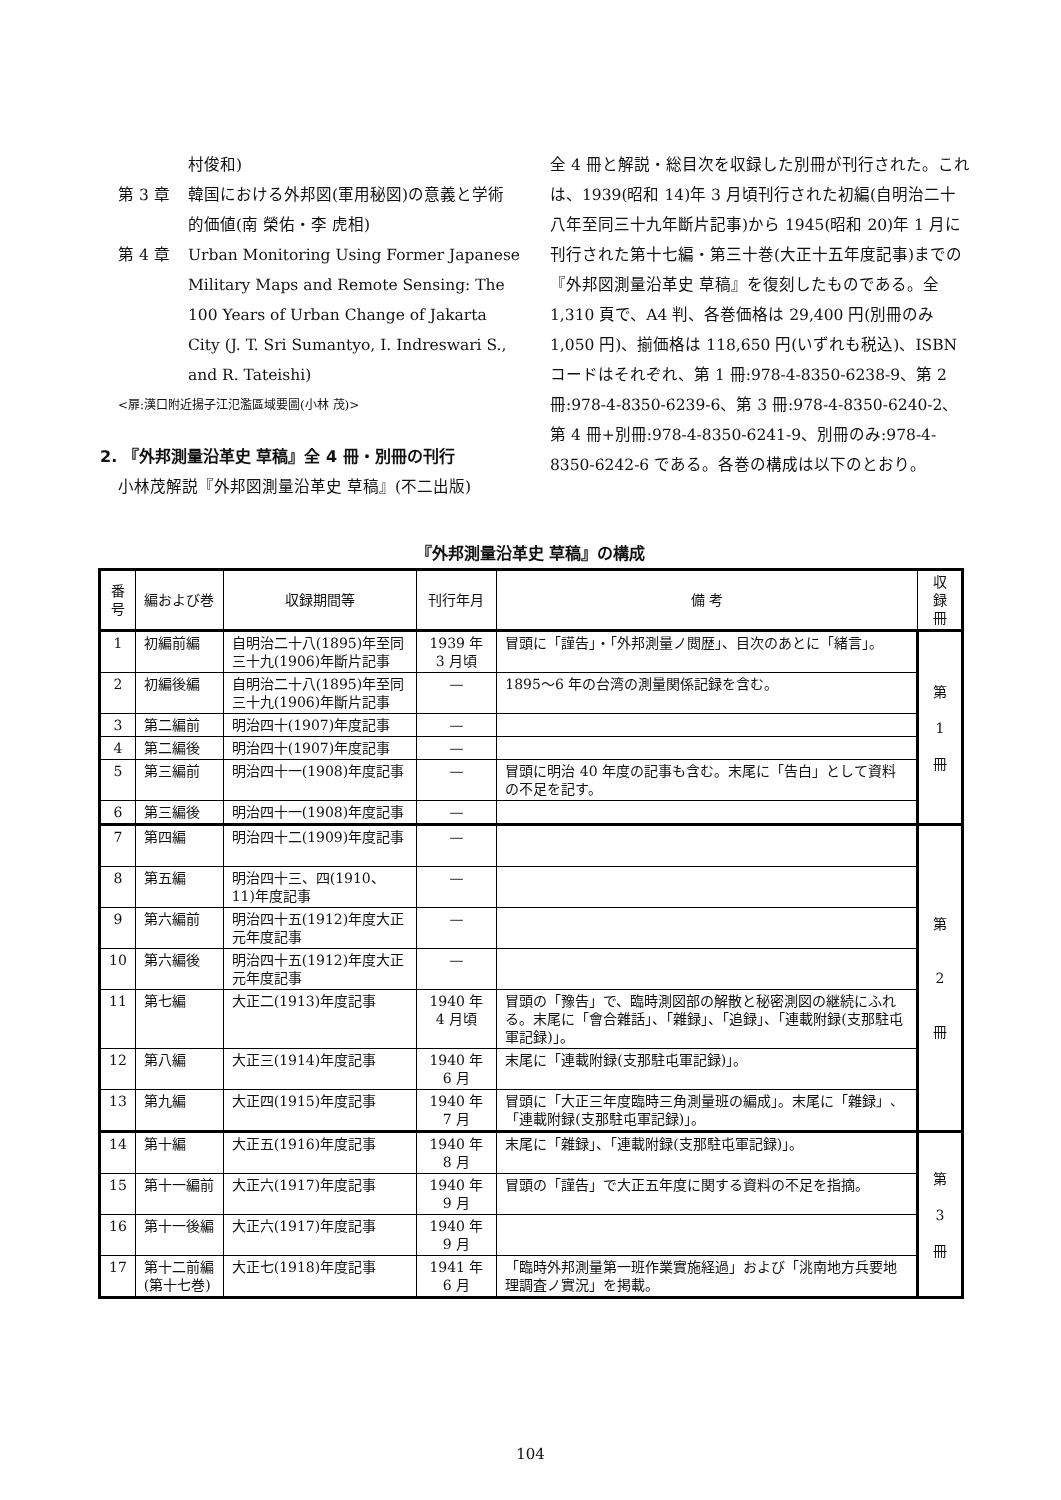村俊和)
第 3 章 韓国における外邦図(軍用秘図)の意義と学術的価値(南 榮佑・李 虎相)
第 4 章 Urban Monitoring Using Former Japanese Military Maps and Remote Sensing: The 100 Years of Urban Change of Jakarta City (J. T. Sri Sumantyo, I. Indreswari S., and R. Tateishi)
<扉:漢口附近揚子江氾濫區域要圖(小林 茂)>
2. 『外邦測量沿革史 草稿』全 4 冊・別冊の刊行
小林茂解説『外邦図測量沿革史 草稿』(不二出版)
全 4 冊と解説・総目次を収録した別冊が刊行された。これは、1939(昭和 14)年 3 月頃刊行された初編(自明治二十八年至同三十九年斷片記事)から 1945(昭和 20)年 1 月に刊行された第十七編・第三十巻(大正十五年度記事)までの『外邦図測量沿革史 草稿』を復刻したものである。全 1,310 頁で、A4 判、各巻価格は 29,400 円(別冊のみ 1,050 円)、揃価格は 118,650 円(いずれも税込)、ISBN コードはそれぞれ、第 1 冊:978-4-8350-6238-9、第 2 冊:978-4-8350-6239-6、第 3 冊:978-4-8350-6240-2、第 4 冊+別冊:978-4-8350-6241-9、別冊のみ:978-4-8350-6242-6 である。各巻の構成は以下のとおり。
『外邦測量沿革史 草稿』の構成
| 番 号 | 編および巻 | 収録期間等 | 刊行年月 | 備 考 | 収録冊 |
| --- | --- | --- | --- | --- | --- |
| 1 | 初編前編 | 自明治二十八(1895)年至同三十九(1906)年斷片記事 | 1939 年 3 月頃 | 冒頭に「謹告」・「外邦測量ノ閲歴」、目次のあとに「緒言」。 | 第 1 冊 |
| 2 | 初編後編 | 自明治二十八(1895)年至同三十九(1906)年斷片記事 | — | 1895〜6 年の台湾の測量関係記録を含む。 | |
| 3 | 第二編前 | 明治四十(1907)年度記事 | — | | |
| 4 | 第二編後 | 明治四十(1907)年度記事 | — | | |
| 5 | 第三編前 | 明治四十一(1908)年度記事 | — | 冒頭に明治 40 年度の記事も含む。末尾に「告白」として資料の不足を記す。 | |
| 6 | 第三編後 | 明治四十一(1908)年度記事 | — | | |
| 7 | 第四編 | 明治四十二(1909)年度記事 | — | | 第 2 冊 |
| 8 | 第五編 | 明治四十三、四(1910、11)年度記事 | — | | |
| 9 | 第六編前 | 明治四十五(1912)年度大正元年度記事 | — | | |
| 10 | 第六編後 | 明治四十五(1912)年度大正元年度記事 | — | | |
| 11 | 第七編 | 大正二(1913)年度記事 | 1940 年 4 月頃 | 冒頭の「豫告」で、臨時測図部の解散と秘密測図の継続にふれる。末尾に「會合雜話」、「雜録」、「追録」、「連載附録(支那駐屯軍記録)」。 | |
| 12 | 第八編 | 大正三(1914)年度記事 | 1940 年 6 月 | 末尾に「連載附録(支那駐屯軍記録)」。 | |
| 13 | 第九編 | 大正四(1915)年度記事 | 1940 年 7 月 | 冒頭に「大正三年度臨時三角測量班の編成」。末尾に「雜録」、「連載附録(支那駐屯軍記録)」。 | |
| 14 | 第十編 | 大正五(1916)年度記事 | 1940 年 8 月 | 末尾に「雜録」、「連載附録(支那駐屯軍記録)」。 | 第 3 冊 |
| 15 | 第十一編前 | 大正六(1917)年度記事 | 1940 年 9 月 | 冒頭の「謹告」で大正五年度に関する資料の不足を指摘。 | |
| 16 | 第十一後編 | 大正六(1917)年度記事 | 1940 年 9 月 | | |
| 17 | 第十二前編(第十七巻) | 大正七(1918)年度記事 | 1941 年 6 月 | 「臨時外邦測量第一班作業實施経過」および「洮南地方兵要地理調査ノ實況」を掲載。 | |
104